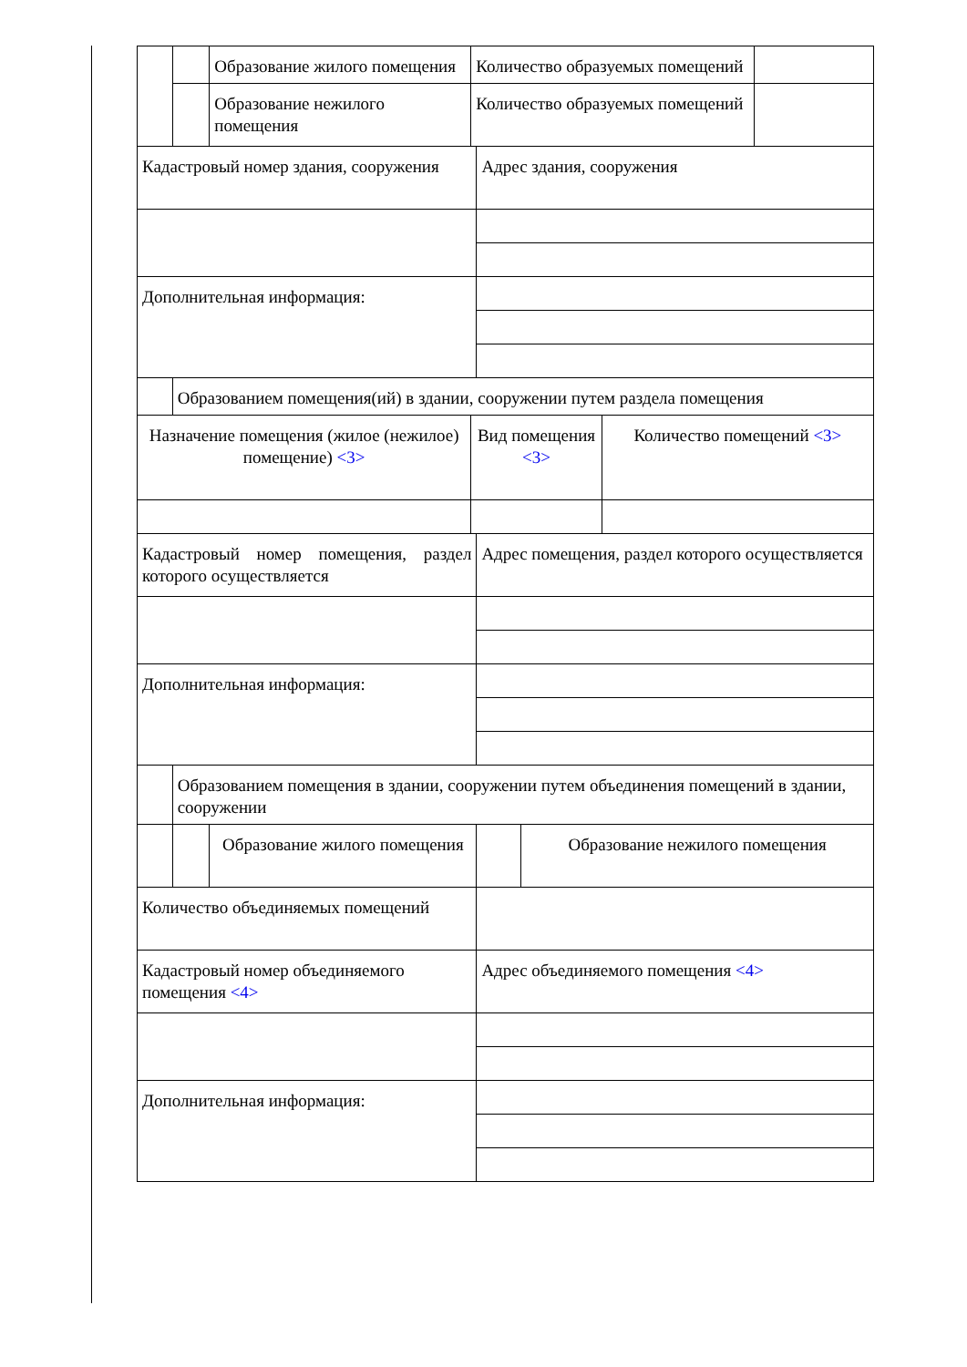| | | Образование жилого помещения | Количество образуемых помещений | | | | |
| | | Образование нежилого помещения | Количество образуемых помещений | | | | |
| Кадастровый номер здания, сооружения | | | | Адрес здания, сооружения | | | |
| Дополнительная информация: | | | | | | | |
| | Образованием помещения(ий) в здании, сооружении путем раздела помещения | | | | | | |
| Назначение помещения (жилое (нежилое) помещение) <3> | | | Вид помещения <3> | | | Количество помещений <3> | |
| Кадастровый номер помещения, раздел которого осуществляется | | | | Адрес помещения, раздел которого осуществляется | | | |
| Дополнительная информация: | | | | | | | |
| | Образованием помещения в здании, сооружении путем объединения помещений в здании, сооружении | | | | | | |
| | | Образование жилого помещения | | | Образование нежилого помещения | | |
| Количество объединяемых помещений | | | | | | | |
| Кадастровый номер объединяемого помещения <4> | | | | Адрес объединяемого помещения <4> | | | |
| Дополнительная информация: | | | | | | | |